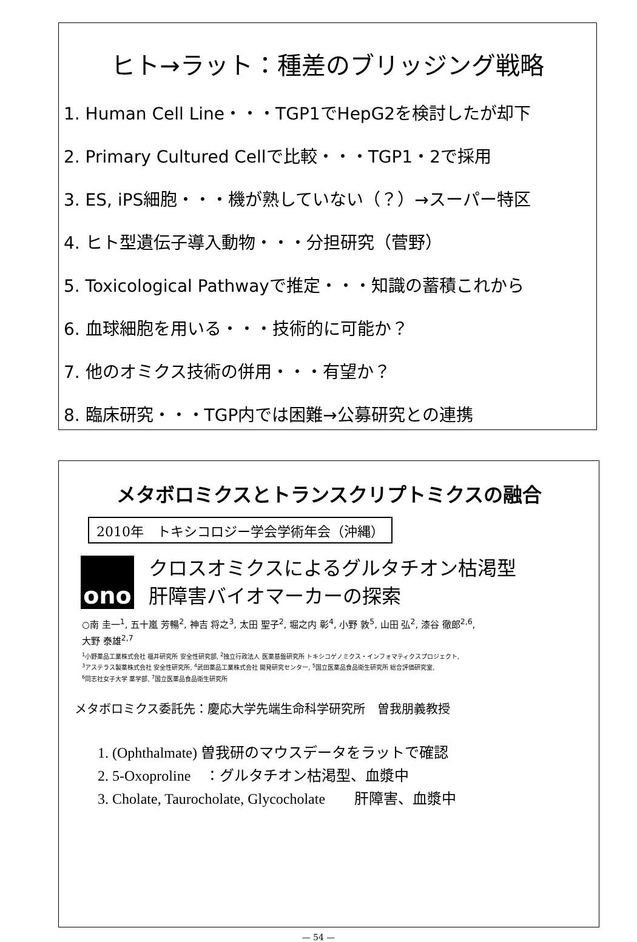ヒト→ラット：種差のブリッジング戦略
1. Human Cell Line・・・TGP1でHepG2を検討したが却下
2. Primary Cultured Cellで比較・・・TGP1・2で採用
3. ES, iPS細胞・・・機が熟していない（？）→スーパー特区
4. ヒト型遺伝子導入動物・・・分担研究（菅野）
5. Toxicological Pathwayで推定・・・知識の蓄積これから
6. 血球細胞を用いる・・・技術的に可能か？
7. 他のオミクス技術の併用・・・有望か？
8. 臨床研究・・・TGP内では困難→公募研究との連携
メタボロミクスとトランスクリプトミクスの融合
2010年　トキシコロジー学会学術年会（沖縄）
ono
クロスオミクスによるグルタチオン枯渇型
肝障害バイオマーカーの探索
○南 圭一<sup>1</sup>, 五十嵐 芳暢<sup>2</sup>, 神吉 将之<sup>3</sup>, 太田 聖子<sup>2</sup>, 堀之内 彰<sup>4</sup>, 小野 敦<sup>5</sup>, 山田 弘<sup>2</sup>, 漆谷 徹郎<sup>2,6</sup>,
大野 泰雄<sup>2,7</sup>
<sup>1</sup> 小野薬品工業株式会社 福井研究所 安全性研究部, <sup>2</sup>独立行政法人 医薬基盤研究所 トキシコゲノミクス・インフォマティクスプロジェクト,
<sup>3</sup> アステラス製薬株式会社 安全性研究所, <sup>4</sup>武田薬品工業株式会社 開発研究センター, <sup>5</sup>国立医薬品食品衛生研究所 総合評価研究室,
<sup>6</sup> 同志社女子大学 薬学部, <sup>7</sup>国立医薬品食品衛生研究所
メタボロミクス委託先：慶応大学先端生命科学研究所　曽我朋義教授
1. (Ophthalmate) 曽我研のマウスデータをラットで確認
2. 5-Oxoproline　：グルタチオン枯渇型、血漿中
3. Cholate, Taurocholate, Glycocholate　　肝障害、血漿中
— 54 —